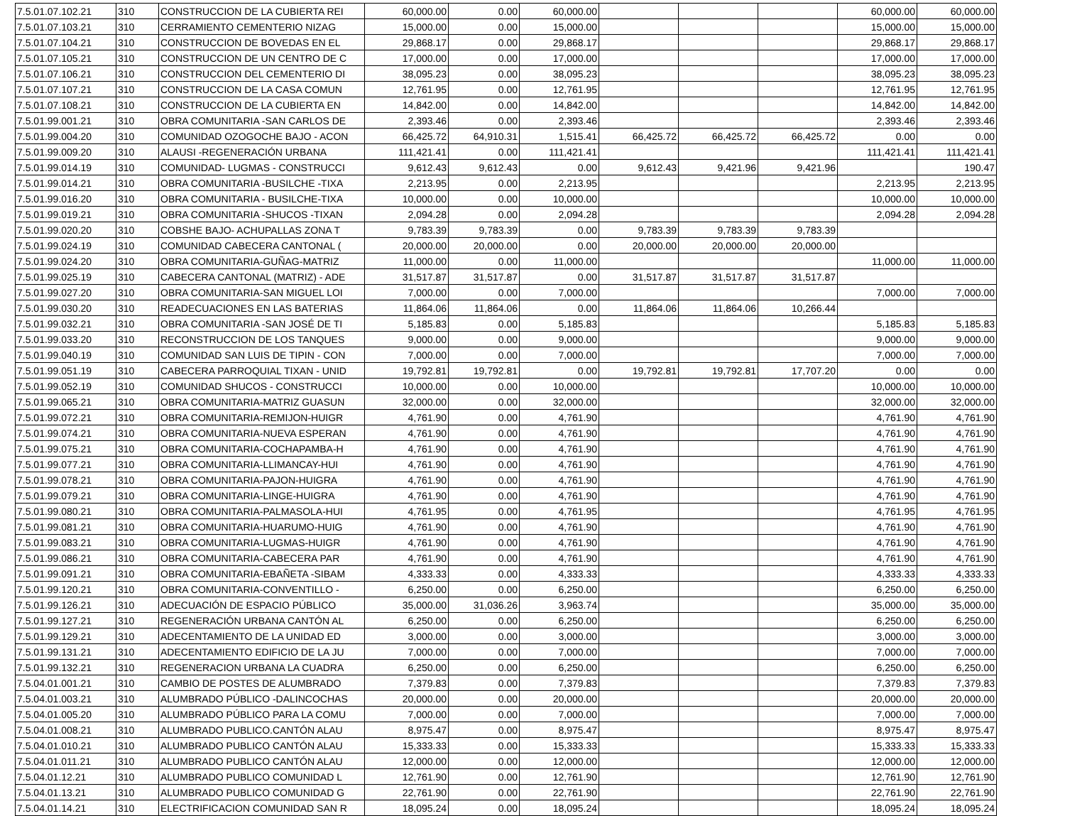| 7.5.01.07.102.21 | 310 | CONSTRUCCION DE LA CUBIERTA REI | 60,000.00 | 0.00 | 60,000.00 | | | | 60,000.00 | 60,000.00 |
| 7.5.01.07.103.21 | 310 | CERRAMIENTO CEMENTERIO NIZAG | 15,000.00 | 0.00 | 15,000.00 | | | | 15,000.00 | 15,000.00 |
| 7.5.01.07.104.21 | 310 | CONSTRUCCION DE BOVEDAS EN EL | 29,868.17 | 0.00 | 29,868.17 | | | | 29,868.17 | 29,868.17 |
| 7.5.01.07.105.21 | 310 | CONSTRUCCION DE UN CENTRO DE C | 17,000.00 | 0.00 | 17,000.00 | | | | 17,000.00 | 17,000.00 |
| 7.5.01.07.106.21 | 310 | CONSTRUCCION DEL CEMENTERIO DI | 38,095.23 | 0.00 | 38,095.23 | | | | 38,095.23 | 38,095.23 |
| 7.5.01.07.107.21 | 310 | CONSTRUCCION DE LA CASA COMUN | 12,761.95 | 0.00 | 12,761.95 | | | | 12,761.95 | 12,761.95 |
| 7.5.01.07.108.21 | 310 | CONSTRUCCION DE LA CUBIERTA EN | 14,842.00 | 0.00 | 14,842.00 | | | | 14,842.00 | 14,842.00 |
| 7.5.01.99.001.21 | 310 | OBRA COMUNITARIA -SAN CARLOS DE | 2,393.46 | 0.00 | 2,393.46 | | | | 2,393.46 | 2,393.46 |
| 7.5.01.99.004.20 | 310 | COMUNIDAD OZOGOCHE BAJO - ACON | 66,425.72 | 64,910.31 | 1,515.41 | 66,425.72 | 66,425.72 | 66,425.72 | 0.00 | 0.00 |
| 7.5.01.99.009.20 | 310 | ALAUSI -REGENERACIÓN URBANA | 111,421.41 | 0.00 | 111,421.41 | | | | 111,421.41 | 111,421.41 |
| 7.5.01.99.014.19 | 310 | COMUNIDAD- LUGMAS - CONSTRUCCI | 9,612.43 | 9,612.43 | 0.00 | 9,612.43 | 9,421.96 | 9,421.96 | | 190.47 |
| 7.5.01.99.014.21 | 310 | OBRA COMUNITARIA -BUSILCHE -TIXA | 2,213.95 | 0.00 | 2,213.95 | | | | 2,213.95 | 2,213.95 |
| 7.5.01.99.016.20 | 310 | OBRA COMUNITARIA - BUSILCHE-TIXA | 10,000.00 | 0.00 | 10,000.00 | | | | 10,000.00 | 10,000.00 |
| 7.5.01.99.019.21 | 310 | OBRA COMUNITARIA -SHUCOS -TIXAN | 2,094.28 | 0.00 | 2,094.28 | | | | 2,094.28 | 2,094.28 |
| 7.5.01.99.020.20 | 310 | COBSHE BAJO- ACHUPALLAS ZONA T | 9,783.39 | 9,783.39 | 0.00 | 9,783.39 | 9,783.39 | 9,783.39 | | |
| 7.5.01.99.024.19 | 310 | COMUNIDAD CABECERA CANTONAL ( | 20,000.00 | 20,000.00 | 0.00 | 20,000.00 | 20,000.00 | 20,000.00 | | |
| 7.5.01.99.024.20 | 310 | OBRA COMUNITARIA-GUÑAG-MATRIZ | 11,000.00 | 0.00 | 11,000.00 | | | | 11,000.00 | 11,000.00 |
| 7.5.01.99.025.19 | 310 | CABECERA CANTONAL (MATRIZ) - ADE | 31,517.87 | 31,517.87 | 0.00 | 31,517.87 | 31,517.87 | 31,517.87 | | |
| 7.5.01.99.027.20 | 310 | OBRA COMUNITARIA-SAN MIGUEL LOI | 7,000.00 | 0.00 | 7,000.00 | | | | 7,000.00 | 7,000.00 |
| 7.5.01.99.030.20 | 310 | READECUACIONES EN LAS BATERIAS | 11,864.06 | 11,864.06 | 0.00 | 11,864.06 | 11,864.06 | 10,266.44 | | |
| 7.5.01.99.032.21 | 310 | OBRA COMUNITARIA -SAN JOSÉ DE TI | 5,185.83 | 0.00 | 5,185.83 | | | | 5,185.83 | 5,185.83 |
| 7.5.01.99.033.20 | 310 | RECONSTRUCCION DE LOS TANQUES | 9,000.00 | 0.00 | 9,000.00 | | | | 9,000.00 | 9,000.00 |
| 7.5.01.99.040.19 | 310 | COMUNIDAD SAN LUIS DE TIPIN - CON | 7,000.00 | 0.00 | 7,000.00 | | | | 7,000.00 | 7,000.00 |
| 7.5.01.99.051.19 | 310 | CABECERA PARROQUIAL TIXAN - UNID | 19,792.81 | 19,792.81 | 0.00 | 19,792.81 | 19,792.81 | 17,707.20 | 0.00 | 0.00 |
| 7.5.01.99.052.19 | 310 | COMUNIDAD SHUCOS - CONSTRUCCI | 10,000.00 | 0.00 | 10,000.00 | | | | 10,000.00 | 10,000.00 |
| 7.5.01.99.065.21 | 310 | OBRA COMUNITARIA-MATRIZ GUASUN | 32,000.00 | 0.00 | 32,000.00 | | | | 32,000.00 | 32,000.00 |
| 7.5.01.99.072.21 | 310 | OBRA COMUNITARIA-REMIJON-HUIGR | 4,761.90 | 0.00 | 4,761.90 | | | | 4,761.90 | 4,761.90 |
| 7.5.01.99.074.21 | 310 | OBRA COMUNITARIA-NUEVA ESPERAN | 4,761.90 | 0.00 | 4,761.90 | | | | 4,761.90 | 4,761.90 |
| 7.5.01.99.075.21 | 310 | OBRA COMUNITARIA-COCHAPAMBA-H | 4,761.90 | 0.00 | 4,761.90 | | | | 4,761.90 | 4,761.90 |
| 7.5.01.99.077.21 | 310 | OBRA COMUNITARIA-LLIMANCAY-HUI | 4,761.90 | 0.00 | 4,761.90 | | | | 4,761.90 | 4,761.90 |
| 7.5.01.99.078.21 | 310 | OBRA COMUNITARIA-PAJON-HUIGRA | 4,761.90 | 0.00 | 4,761.90 | | | | 4,761.90 | 4,761.90 |
| 7.5.01.99.079.21 | 310 | OBRA COMUNITARIA-LINGE-HUIGRA | 4,761.90 | 0.00 | 4,761.90 | | | | 4,761.90 | 4,761.90 |
| 7.5.01.99.080.21 | 310 | OBRA COMUNITARIA-PALMASOLA-HUI | 4,761.95 | 0.00 | 4,761.95 | | | | 4,761.95 | 4,761.95 |
| 7.5.01.99.081.21 | 310 | OBRA COMUNITARIA-HUARUMO-HUIG | 4,761.90 | 0.00 | 4,761.90 | | | | 4,761.90 | 4,761.90 |
| 7.5.01.99.083.21 | 310 | OBRA COMUNITARIA-LUGMAS-HUIGR | 4,761.90 | 0.00 | 4,761.90 | | | | 4,761.90 | 4,761.90 |
| 7.5.01.99.086.21 | 310 | OBRA COMUNITARIA-CABECERA PAR | 4,761.90 | 0.00 | 4,761.90 | | | | 4,761.90 | 4,761.90 |
| 7.5.01.99.091.21 | 310 | OBRA COMUNITARIA-EBAÑETA -SIBAM | 4,333.33 | 0.00 | 4,333.33 | | | | 4,333.33 | 4,333.33 |
| 7.5.01.99.120.21 | 310 | OBRA COMUNITARIA-CONVENTILLO - | 6,250.00 | 0.00 | 6,250.00 | | | | 6,250.00 | 6,250.00 |
| 7.5.01.99.126.21 | 310 | ADECUACIÓN DE ESPACIO PÚBLICO | 35,000.00 | 31,036.26 | 3,963.74 | | | | 35,000.00 | 35,000.00 |
| 7.5.01.99.127.21 | 310 | REGENERACIÓN URBANA CANTÓN AL | 6,250.00 | 0.00 | 6,250.00 | | | | 6,250.00 | 6,250.00 |
| 7.5.01.99.129.21 | 310 | ADECENTAMIENTO DE LA UNIDAD ED | 3,000.00 | 0.00 | 3,000.00 | | | | 3,000.00 | 3,000.00 |
| 7.5.01.99.131.21 | 310 | ADECENTAMIENTO EDIFICIO DE LA JU | 7,000.00 | 0.00 | 7,000.00 | | | | 7,000.00 | 7,000.00 |
| 7.5.01.99.132.21 | 310 | REGENERACION URBANA LA CUADRA | 6,250.00 | 0.00 | 6,250.00 | | | | 6,250.00 | 6,250.00 |
| 7.5.04.01.001.21 | 310 | CAMBIO DE POSTES DE ALUMBRADO | 7,379.83 | 0.00 | 7,379.83 | | | | 7,379.83 | 7,379.83 |
| 7.5.04.01.003.21 | 310 | ALUMBRADO PÚBLICO -DALINCOCHAS | 20,000.00 | 0.00 | 20,000.00 | | | | 20,000.00 | 20,000.00 |
| 7.5.04.01.005.20 | 310 | ALUMBRADO PÚBLICO PARA LA COMU | 7,000.00 | 0.00 | 7,000.00 | | | | 7,000.00 | 7,000.00 |
| 7.5.04.01.008.21 | 310 | ALUMBRADO PUBLICO.CANTÓN ALAU | 8,975.47 | 0.00 | 8,975.47 | | | | 8,975.47 | 8,975.47 |
| 7.5.04.01.010.21 | 310 | ALUMBRADO PUBLICO CANTÓN ALAU | 15,333.33 | 0.00 | 15,333.33 | | | | 15,333.33 | 15,333.33 |
| 7.5.04.01.011.21 | 310 | ALUMBRADO PUBLICO CANTÓN ALAU | 12,000.00 | 0.00 | 12,000.00 | | | | 12,000.00 | 12,000.00 |
| 7.5.04.01.12.21 | 310 | ALUMBRADO PUBLICO COMUNIDAD L | 12,761.90 | 0.00 | 12,761.90 | | | | 12,761.90 | 12,761.90 |
| 7.5.04.01.13.21 | 310 | ALUMBRADO PUBLICO COMUNIDAD G | 22,761.90 | 0.00 | 22,761.90 | | | | 22,761.90 | 22,761.90 |
| 7.5.04.01.14.21 | 310 | ELECTRIFICACION COMUNIDAD SAN R | 18,095.24 | 0.00 | 18,095.24 | | | | 18,095.24 | 18,095.24 |